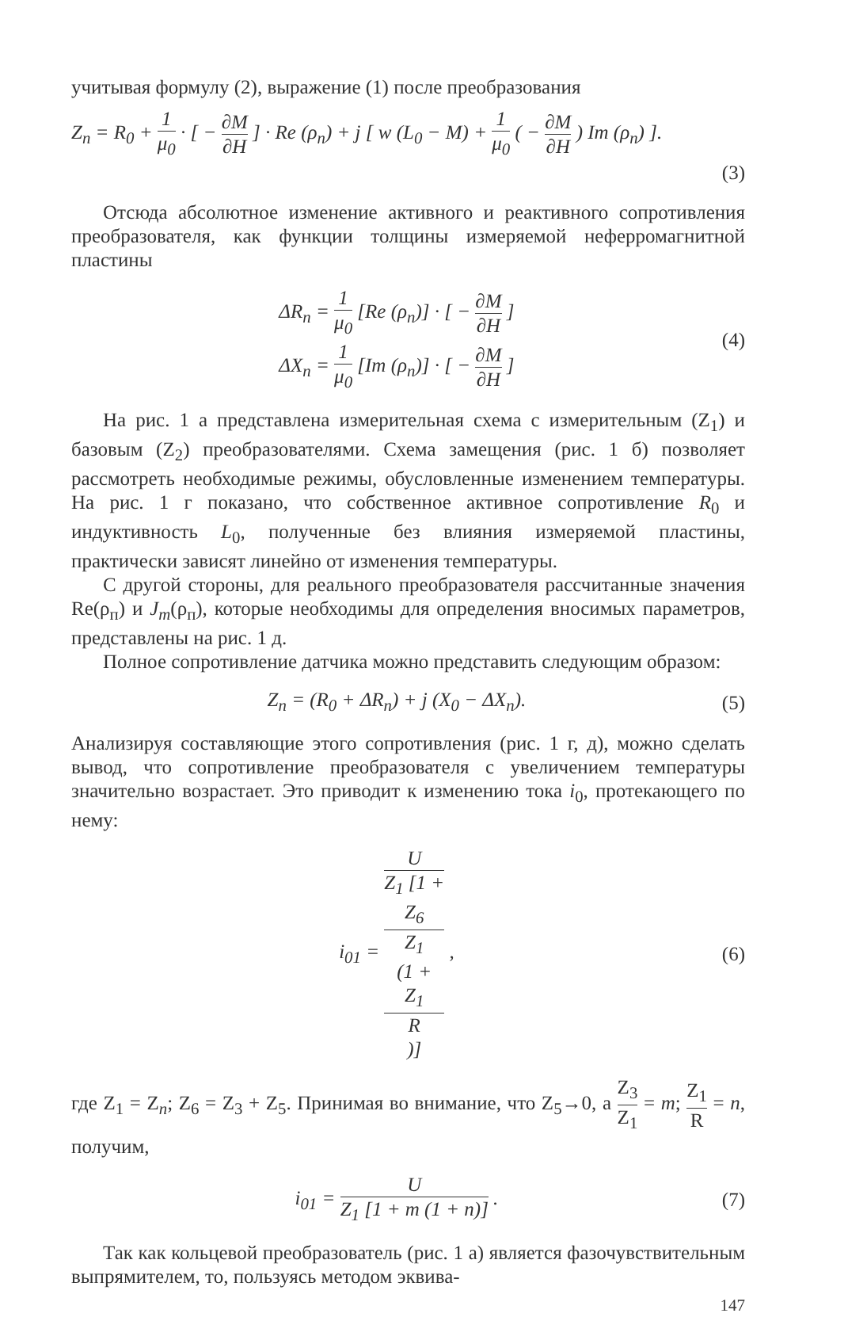учитывая формулу (2), выражение (1) после преобразования
Z<sub>n</sub> = R<sub>0</sub> + 1 μ<sub>0</sub> · [ − ∂M ∂H ] · Re (ρ<sub>п</sub>) + j [ w (L<sub>0</sub> − M) + 1 μ<sub>0</sub> ( − ∂M ∂H ) Im (ρ<sub>п</sub>) ].
(3)
Отсюда абсолютное изменение активного и реактивного сопротивления преобразователя, как функции толщины измеряемой неферромагнитной пластины
ΔR<sub>n</sub> = 1 μ<sub>0</sub> [Re (ρ<sub>п</sub>)] · [ − ∂M ∂H ]
ΔX<sub>n</sub> = 1 μ<sub>0</sub> [Im (ρ<sub>п</sub>)] · [ − ∂M ∂H ]
(4)
На рис. 1 а представлена измерительная схема с измерительным (Z<sub>1</sub>) и базовым (Z<sub>2</sub>) преобразователями. Схема замещения (рис. 1 б) позволяет рассмотреть необходимые режимы, обусловленные изменением температуры. На рис. 1 г показано, что собственное активное сопротивление R<sub>0</sub> и индуктивность L<sub>0</sub>, полученные без влияния измеряемой пластины, практически зависят линейно от изменения температуры.
С другой стороны, для реального преобразователя рассчитанные значения Re(ρ<sub>п</sub>) и J<sub>m</sub>(ρ<sub>п</sub>), которые необходимы для определения вносимых параметров, представлены на рис. 1 д.
Полное сопротивление датчика можно представить следующим образом:
Z<sub>n</sub> = (R<sub>0</sub> + ΔR<sub>n</sub>) + j (X<sub>0</sub> − ΔX<sub>n</sub>).
(5)
Анализируя составляющие этого сопротивления (рис. 1 г, д), можно сделать вывод, что сопротивление преобразователя с увеличением температуры значительно возрастает. Это приводит к изменению тока i<sub>0</sub>, протекающего по нему:
i<sub>01</sub> = U Z<sub>1</sub> [1 +
Z<sub>6</sub>
Z<sub>1</sub>
(1 +
Z<sub>1</sub>
R)] ,
(6)
где Z<sub>1</sub> = Z<sub>n</sub>; Z<sub>6</sub> = Z<sub>3</sub> + Z<sub>5</sub>. Принимая во внимание, что Z<sub>5</sub>→0, а Z<sub>3</sub> Z<sub>1</sub> = m; Z<sub>1</sub> R = n, получим,
i<sub>01</sub> = U Z<sub>1</sub> [1 + m (1 + n)] . (7)
Так как кольцевой преобразователь (рис. 1 а) является фазочувствительным выпрямителем, то, пользуясь методом эквива-
147